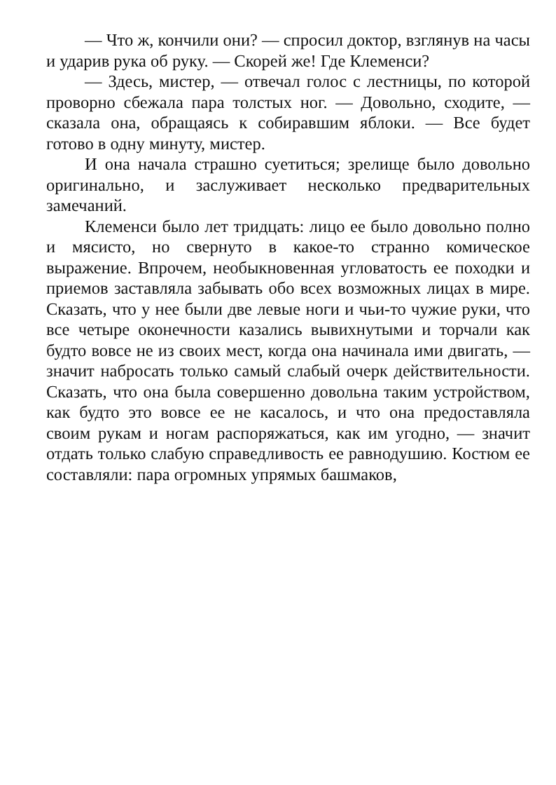— Что ж, кончили они? — спросил доктор, взглянув на часы и ударив рука об руку. — Скорей же! Где Клеменси?
— Здесь, мистер, — отвечал голос с лестницы, по которой проворно сбежала пара толстых ног. — Довольно, сходите, — сказала она, обращаясь к собиравшим яблоки. — Все будет готово в одну минуту, мистер.
И она начала страшно суетиться; зрелище было довольно оригинально, и заслуживает несколько предварительных замечаний.
Клеменси было лет тридцать: лицо ее было довольно полно и мясисто, но свернуто в какое-то странно комическое выражение. Впрочем, необыкновенная угловатость ее походки и приемов заставляла забывать обо всех возможных лицах в мире. Сказать, что у нее были две левые ноги и чьи-то чужие руки, что все четыре оконечности казались вывихнутыми и торчали как будто вовсе не из своих мест, когда она начинала ими двигать, — значит набросать только самый слабый очерк действительности. Сказать, что она была совершенно довольна таким устройством, как будто это вовсе ее не касалось, и что она предоставляла своим рукам и ногам распоряжаться, как им угодно, — значит отдать только слабую справедливость ее равнодушию. Костюм ее составляли: пара огромных упрямых башмаков,